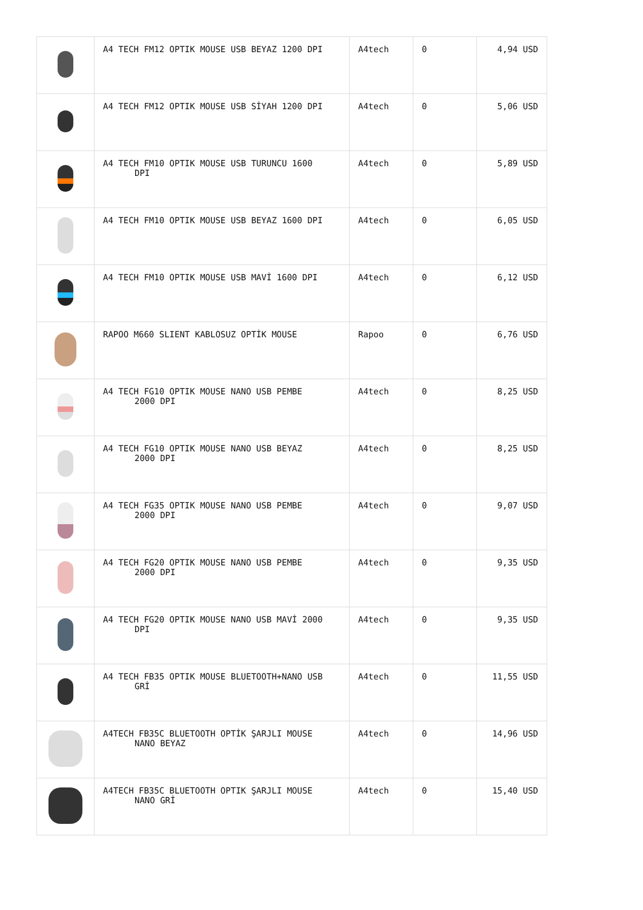| | A4 TECH FM12 OPTIK MOUSE USB BEYAZ 1200 DPI | A4tech | 0 | 4,94 USD |
| | A4 TECH FM12 OPTIK MOUSE USB SİYAH 1200 DPI | A4tech | 0 | 5,06 USD |
| | A4 TECH FM10 OPTIK MOUSE USB TURUNCU 1600 DPI | A4tech | 0 | 5,89 USD |
| | A4 TECH FM10 OPTIK MOUSE USB BEYAZ 1600 DPI | A4tech | 0 | 6,05 USD |
| | A4 TECH FM10 OPTIK MOUSE USB MAVİ 1600 DPI | A4tech | 0 | 6,12 USD |
| | RAPOO M660 SLIENT KABLOSUZ OPTİK MOUSE | Rapoo | 0 | 6,76 USD |
| | A4 TECH FG10 OPTIK MOUSE NANO USB PEMBE 2000 DPI | A4tech | 0 | 8,25 USD |
| | A4 TECH FG10 OPTIK MOUSE NANO USB BEYAZ 2000 DPI | A4tech | 0 | 8,25 USD |
| | A4 TECH FG35 OPTIK MOUSE NANO USB PEMBE 2000 DPI | A4tech | 0 | 9,07 USD |
| | A4 TECH FG20 OPTIK MOUSE NANO USB PEMBE 2000 DPI | A4tech | 0 | 9,35 USD |
| | A4 TECH FG20 OPTIK MOUSE NANO USB MAVİ 2000 DPI | A4tech | 0 | 9,35 USD |
| | A4 TECH FB35 OPTIK MOUSE BLUETOOTH+NANO USB GRİ | A4tech | 0 | 11,55 USD |
| | A4TECH FB35C BLUETOOTH OPTİK ŞARJLI MOUSE NANO BEYAZ | A4tech | 0 | 14,96 USD |
| | A4TECH FB35C BLUETOOTH OPTIK ŞARJLI MOUSE NANO GRİ | A4tech | 0 | 15,40 USD |